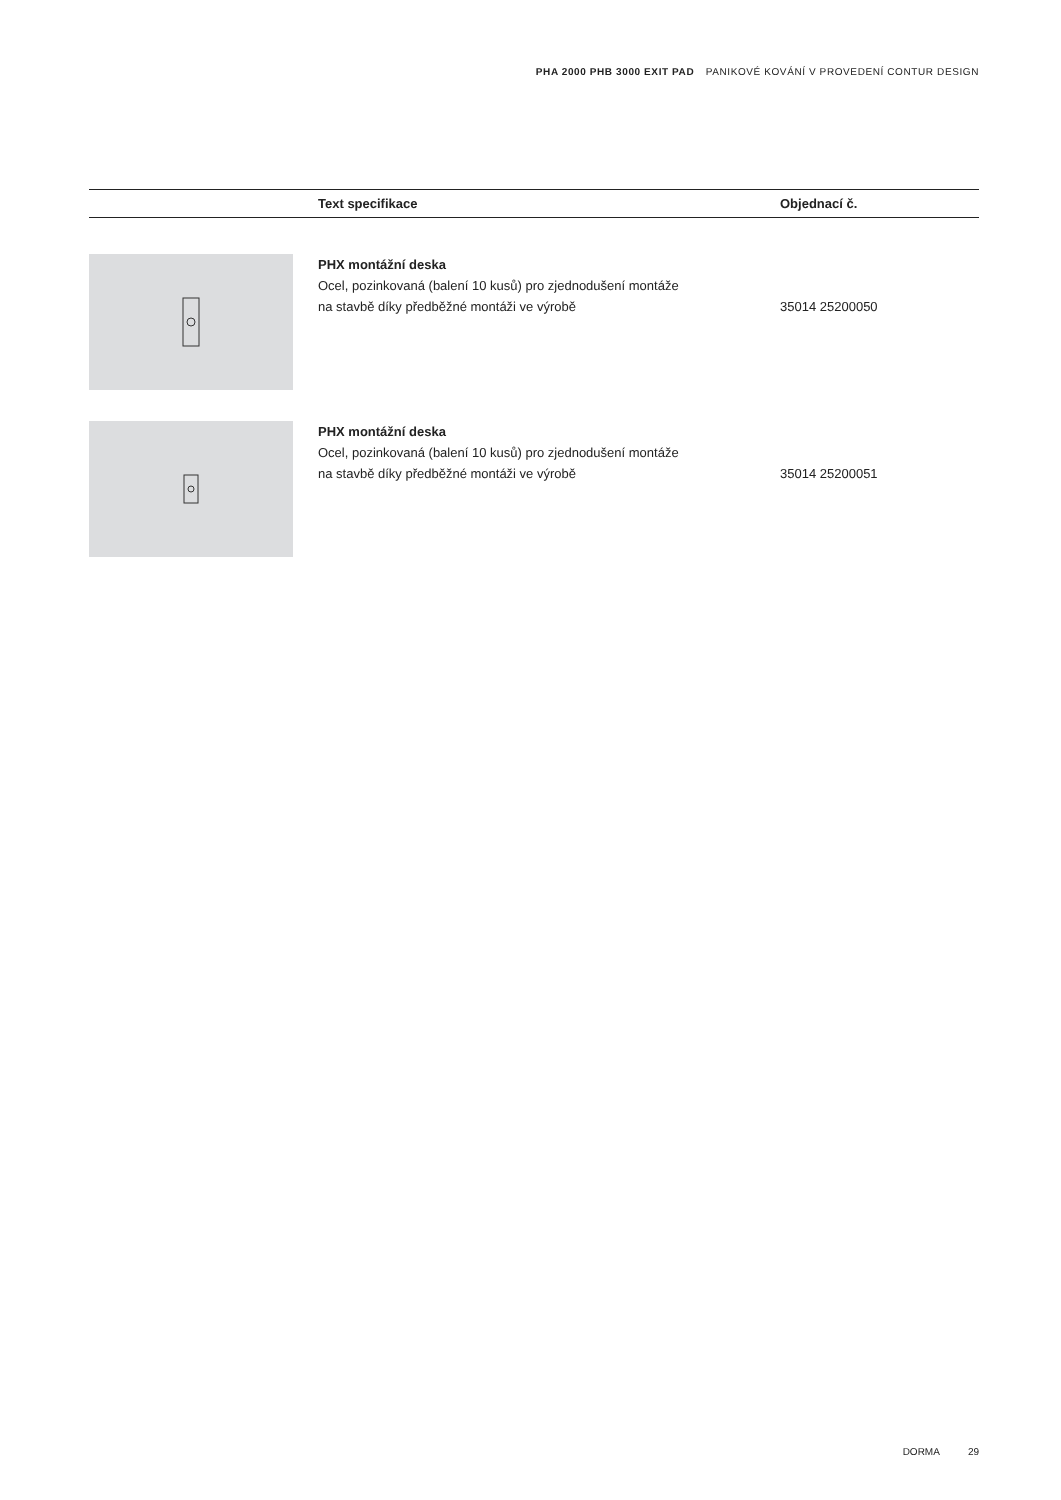PHA 2000 PHB 3000 EXIT PAD PANIKOVÉ KOVÁNÍ V PROVEDENÍ CONTUR DESIGN
| | Text specifikace | Objednací č. |
| --- | --- | --- |
| | PHX montážní deska Ocel, pozinkovaná (balení 10 kusů) pro zjednodušení montáže na stavbě díky předběžné montáži ve výrobě | 35014 25200050 |
| | PHX montážní deska Ocel, pozinkovaná (balení 10 kusů) pro zjednodušení montáže na stavbě díky předběžné montáži ve výrobě | 35014 25200051 |
DORMA 29